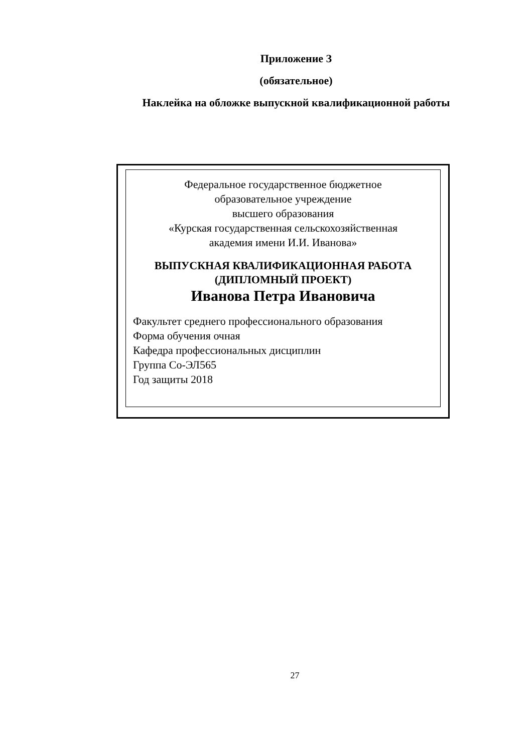Приложение З
(обязательное)
Наклейка на обложке выпускной квалификационной работы
Федеральное государственное бюджетное
образовательное учреждение
высшего образования
«Курская государственная сельскохозяйственная
академия имени И.И. Иванова»
ВЫПУСКНАЯ КВАЛИФИКАЦИОННАЯ РАБОТА
(ДИПЛОМНЫЙ ПРОЕКТ)
Иванова Петра Ивановича
Факультет среднего профессионального образования
Форма обучения очная
Кафедра профессиональных дисциплин
Группа Со-ЭЛ565
Год защиты 2018
27